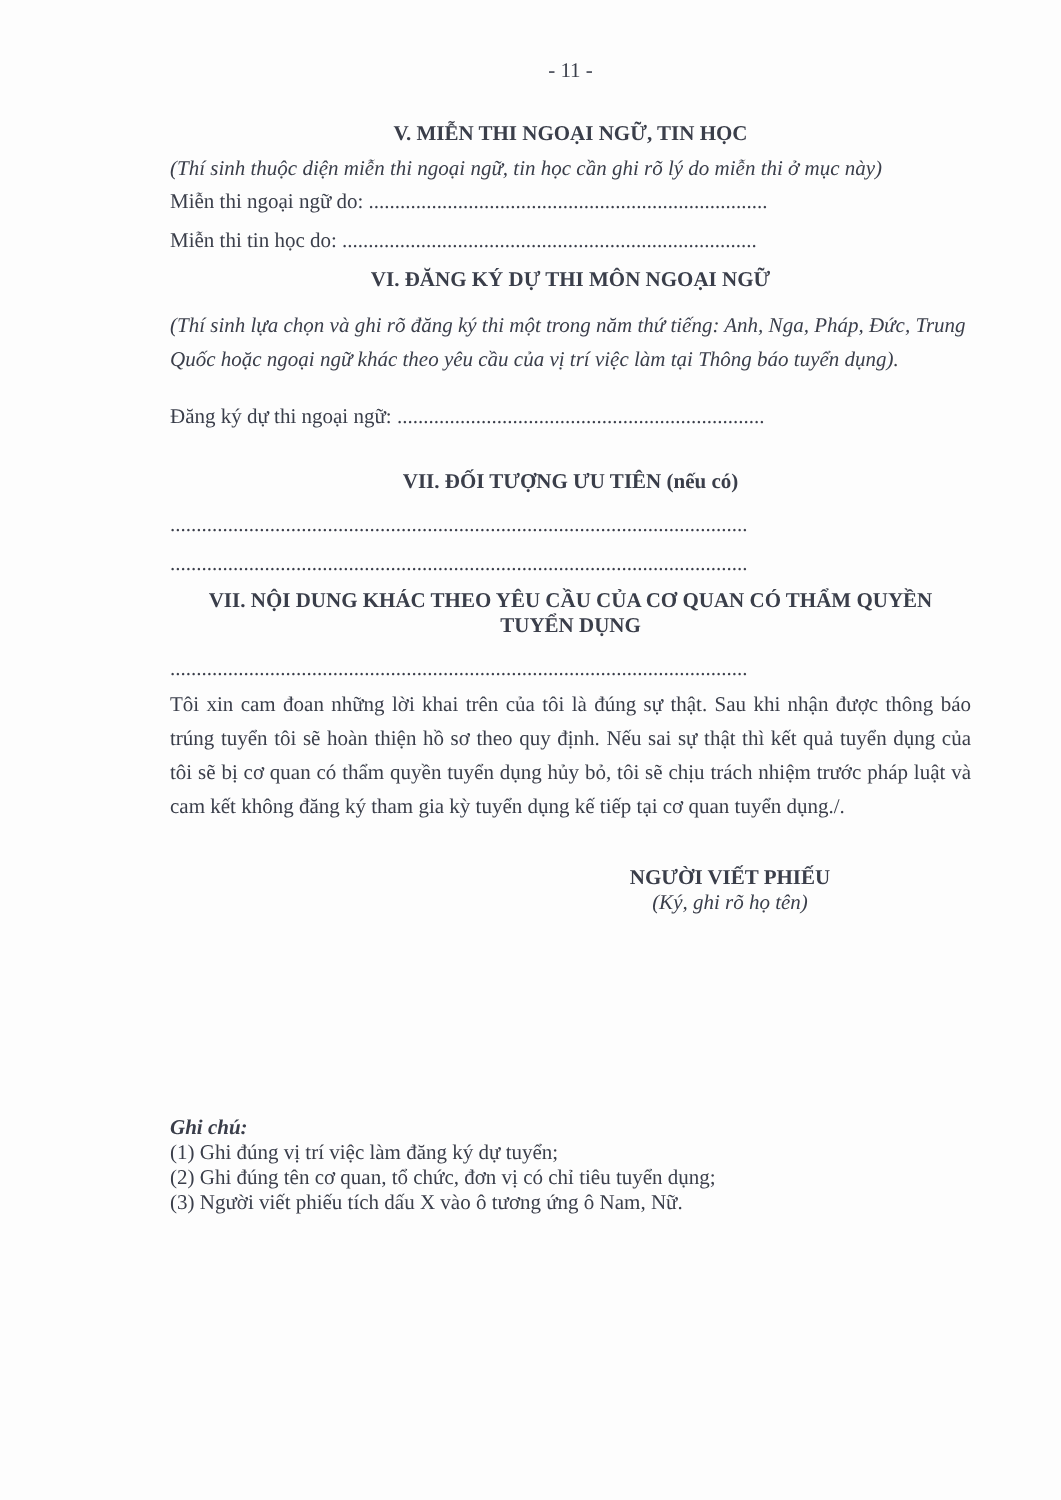- 11 -
V. MIỄN THI NGOẠI NGỮ, TIN HỌC
(Thí sinh thuộc diện miễn thi ngoại ngữ, tin học cần ghi rõ lý do miễn thi ở mục này)
Miễn thi ngoại ngữ do: ............................................................................
Miễn thi tin học do: ...............................................................................
VI. ĐĂNG KÝ DỰ THI MÔN NGOẠI NGỮ
(Thí sinh lựa chọn và ghi rõ đăng ký thi một trong năm thứ tiếng: Anh, Nga, Pháp, Đức, Trung Quốc hoặc ngoại ngữ khác theo yêu cầu của vị trí việc làm tại Thông báo tuyển dụng).
Đăng ký dự thi ngoại ngữ: ......................................................................
VII. ĐỐI TƯỢNG ƯU TIÊN (nếu có)
..............................................................................................................
..............................................................................................................
VII. NỘI DUNG KHÁC THEO YÊU CẦU CỦA CƠ QUAN CÓ THẨM QUYỀN TUYỂN DỤNG
..............................................................................................................
Tôi xin cam đoan những lời khai trên của tôi là đúng sự thật. Sau khi nhận được thông báo trúng tuyển tôi sẽ hoàn thiện hồ sơ theo quy định. Nếu sai sự thật thì kết quả tuyển dụng của tôi sẽ bị cơ quan có thẩm quyền tuyển dụng hủy bỏ, tôi sẽ chịu trách nhiệm trước pháp luật và cam kết không đăng ký tham gia kỳ tuyển dụng kế tiếp tại cơ quan tuyển dụng./.
NGƯỜI VIẾT PHIẾU
(Ký, ghi rõ họ tên)
Ghi chú:
(1) Ghi đúng vị trí việc làm đăng ký dự tuyển;
(2) Ghi đúng tên cơ quan, tổ chức, đơn vị có chỉ tiêu tuyển dụng;
(3) Người viết phiếu tích dấu X vào ô tương ứng ô Nam, Nữ.